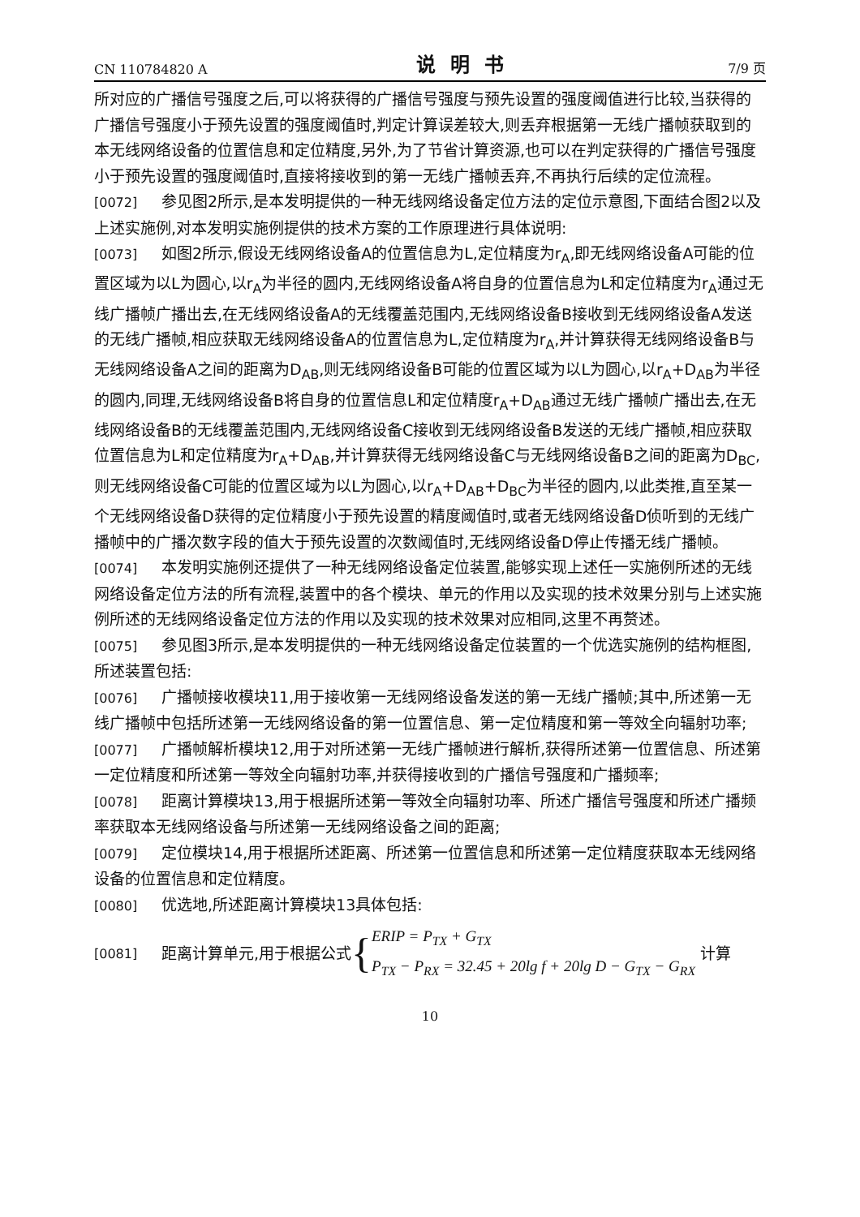CN 110784820 A 说明书 7/9 页
所对应的广播信号强度之后,可以将获得的广播信号强度与预先设置的强度阈值进行比较,当获得的广播信号强度小于预先设置的强度阈值时,判定计算误差较大,则丢弃根据第一无线广播帧获取到的本无线网络设备的位置信息和定位精度,另外,为了节省计算资源,也可以在判定获得的广播信号强度小于预先设置的强度阈值时,直接将接收到的第一无线广播帧丢弃,不再执行后续的定位流程。
[0072] 参见图2所示,是本发明提供的一种无线网络设备定位方法的定位示意图,下面结合图2以及上述实施例,对本发明实施例提供的技术方案的工作原理进行具体说明:
[0073] 如图2所示,假设无线网络设备A的位置信息为L,定位精度为r<sub>A</sub>,即无线网络设备A可能的位置区域为以L为圆心,以r<sub>A</sub>为半径的圆内,无线网络设备A将自身的位置信息为L和定位精度为r<sub>A</sub>通过无线广播帧广播出去,在无线网络设备A的无线覆盖范围内,无线网络设备B接收到无线网络设备A发送的无线广播帧,相应获取无线网络设备A的位置信息为L,定位精度为r<sub>A</sub>,并计算获得无线网络设备B与无线网络设备A之间的距离为D<sub>AB</sub>,则无线网络设备B可能的位置区域为以L为圆心,以r<sub>A</sub>+D<sub>AB</sub>为半径的圆内,同理,无线网络设备B将自身的位置信息L和定位精度r<sub>A</sub>+D<sub>AB</sub>通过无线广播帧广播出去,在无线网络设备B的无线覆盖范围内,无线网络设备C接收到无线网络设备B发送的无线广播帧,相应获取位置信息为L和定位精度为r<sub>A</sub>+D<sub>AB</sub>,并计算获得无线网络设备C与无线网络设备B之间的距离为D<sub>BC</sub>,则无线网络设备C可能的位置区域为以L为圆心,以r<sub>A</sub>+D<sub>AB</sub>+D<sub>BC</sub>为半径的圆内,以此类推,直至某一个无线网络设备D获得的定位精度小于预先设置的精度阈值时,或者无线网络设备D侦听到的无线广播帧中的广播次数字段的值大于预先设置的次数阈值时,无线网络设备D停止传播无线广播帧。
[0074] 本发明实施例还提供了一种无线网络设备定位装置,能够实现上述任一实施例所述的无线网络设备定位方法的所有流程,装置中的各个模块、单元的作用以及实现的技术效果分别与上述实施例所述的无线网络设备定位方法的作用以及实现的技术效果对应相同,这里不再赘述。
[0075] 参见图3所示,是本发明提供的一种无线网络设备定位装置的一个优选实施例的结构框图,所述装置包括:
[0076] 广播帧接收模块11,用于接收第一无线网络设备发送的第一无线广播帧;其中,所述第一无线广播帧中包括所述第一无线网络设备的第一位置信息、第一定位精度和第一等效全向辐射功率;
[0077] 广播帧解析模块12,用于对所述第一无线广播帧进行解析,获得所述第一位置信息、所述第一定位精度和所述第一等效全向辐射功率,并获得接收到的广播信号强度和广播频率;
[0078] 距离计算模块13,用于根据所述第一等效全向辐射功率、所述广播信号强度和所述广播频率获取本无线网络设备与所述第一无线网络设备之间的距离;
[0079] 定位模块14,用于根据所述距离、所述第一位置信息和所述第一定位精度获取本无线网络设备的位置信息和定位精度。
[0080] 优选地,所述距离计算模块13具体包括:
[0081] 距离计算单元,用于根据公式 { ERIP = P<sub>TX</sub> + G<sub>TX</sub>
P<sub>TX</sub> − P<sub>RX</sub> = 32.45 + 20lg f + 20lg D − G<sub>TX</sub> − G<sub>RX</sub> 计算
10